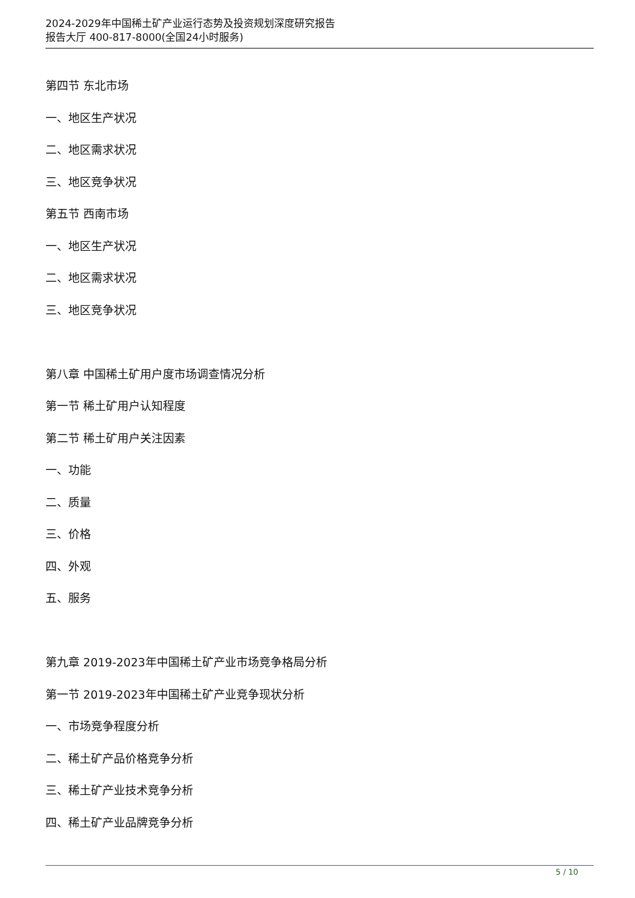2024-2029年中国稀土矿产业运行态势及投资规划深度研究报告
报告大厅 400-817-8000(全国24小时服务)
第四节 东北市场
一、地区生产状况
二、地区需求状况
三、地区竞争状况
第五节 西南市场
一、地区生产状况
二、地区需求状况
三、地区竞争状况
第八章 中国稀土矿用户度市场调查情况分析
第一节 稀土矿用户认知程度
第二节 稀土矿用户关注因素
一、功能
二、质量
三、价格
四、外观
五、服务
第九章 2019-2023年中国稀土矿产业市场竞争格局分析
第一节 2019-2023年中国稀土矿产业竞争现状分析
一、市场竞争程度分析
二、稀土矿产品价格竞争分析
三、稀土矿产业技术竞争分析
四、稀土矿产业品牌竞争分析
5 / 10